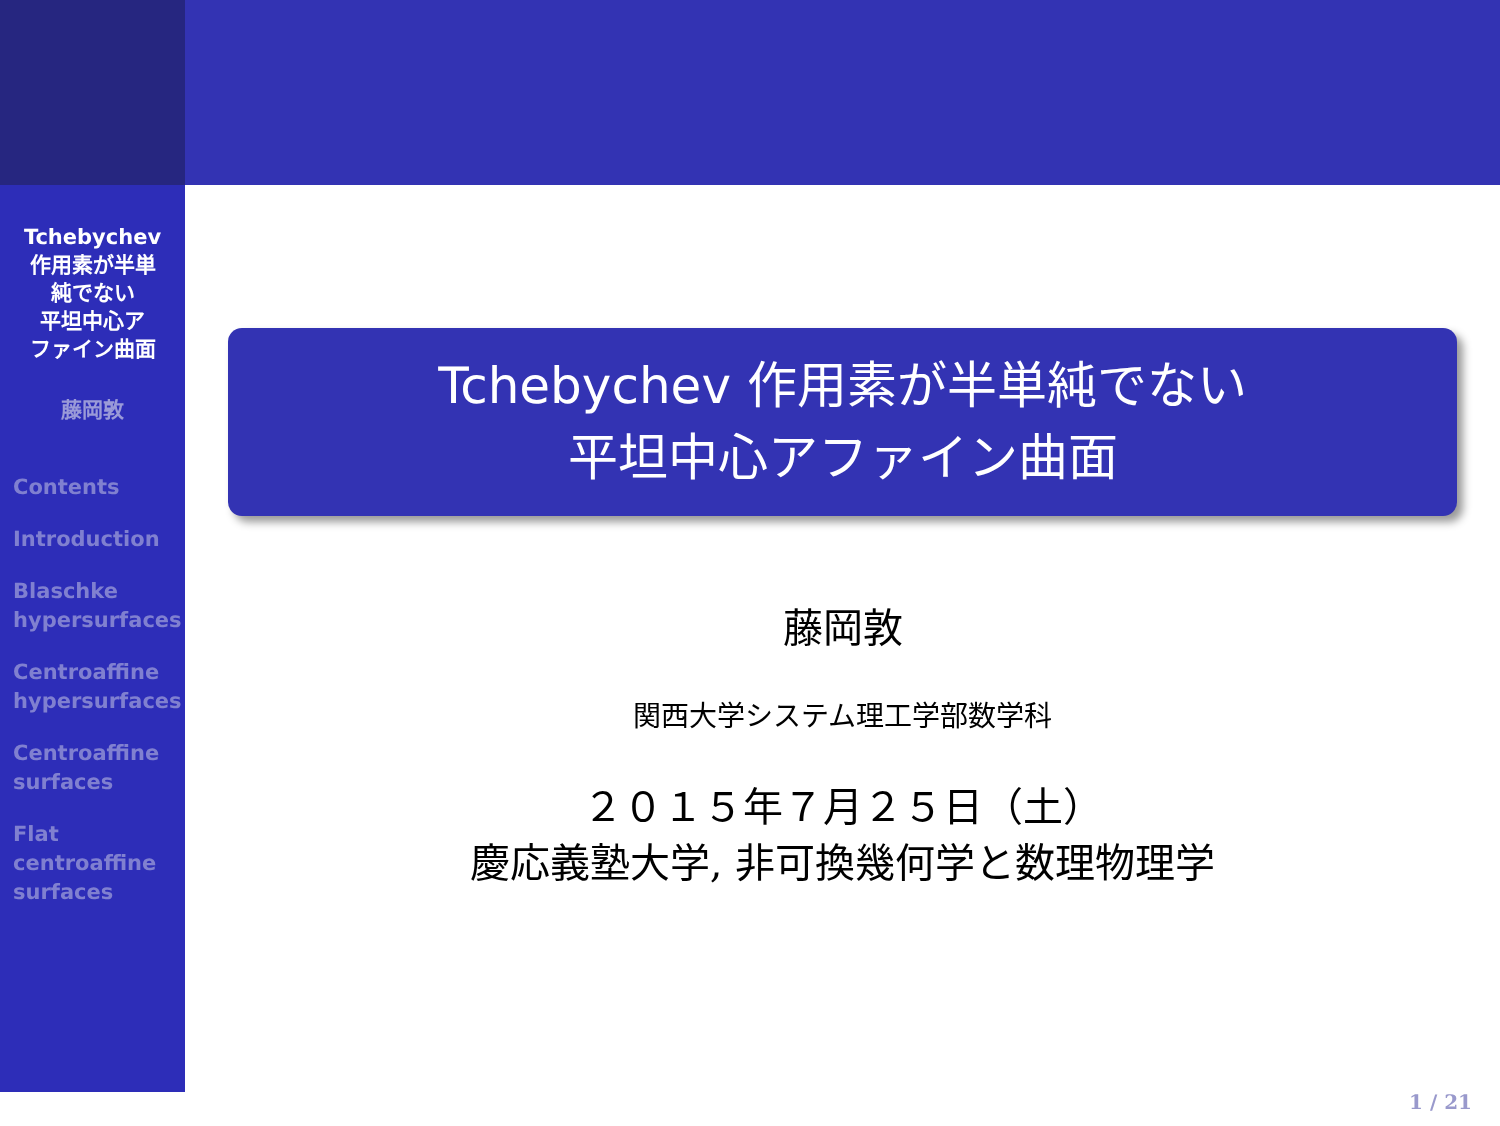Tchebychev
作用素が半単
純でない
平坦中心ア
ファイン曲面
藤岡敦
Contents
Introduction
Blaschke
hypersurfaces
Centroaffine
hypersurfaces
Centroaffine
surfaces
Flat
centroaffine
surfaces
Tchebychev 作用素が半単純でない
平坦中心アファイン曲面
藤岡敦
関西大学システム理工学部数学科
２０１５年７月２５日（土）
慶応義塾大学, 非可換幾何学と数理物理学
1 / 21